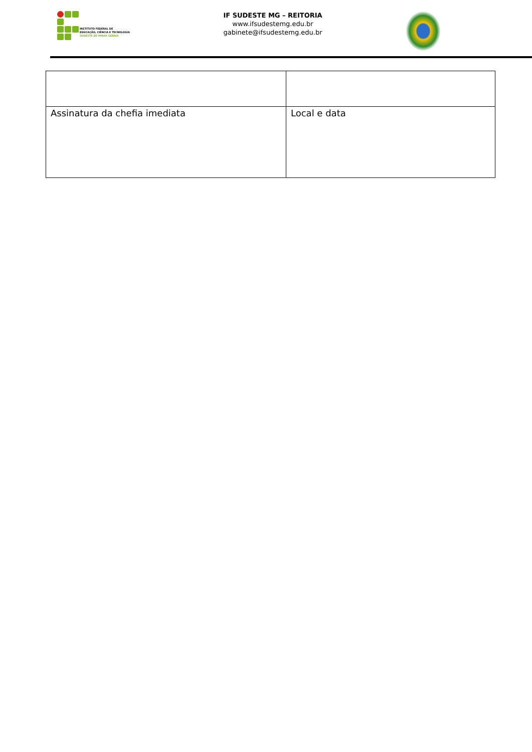INSTITUTO FEDERAL DE
EDUCAÇÃO, CIÊNCIA E TECNOLOGIA
SUDESTE DE MINAS GERAIS
IF SUDESTE MG – REITORIA
www.ifsudestemg.edu.br
gabinete@ifsudestemg.edu.br
| Assinatura da chefia imediata | Local e data |